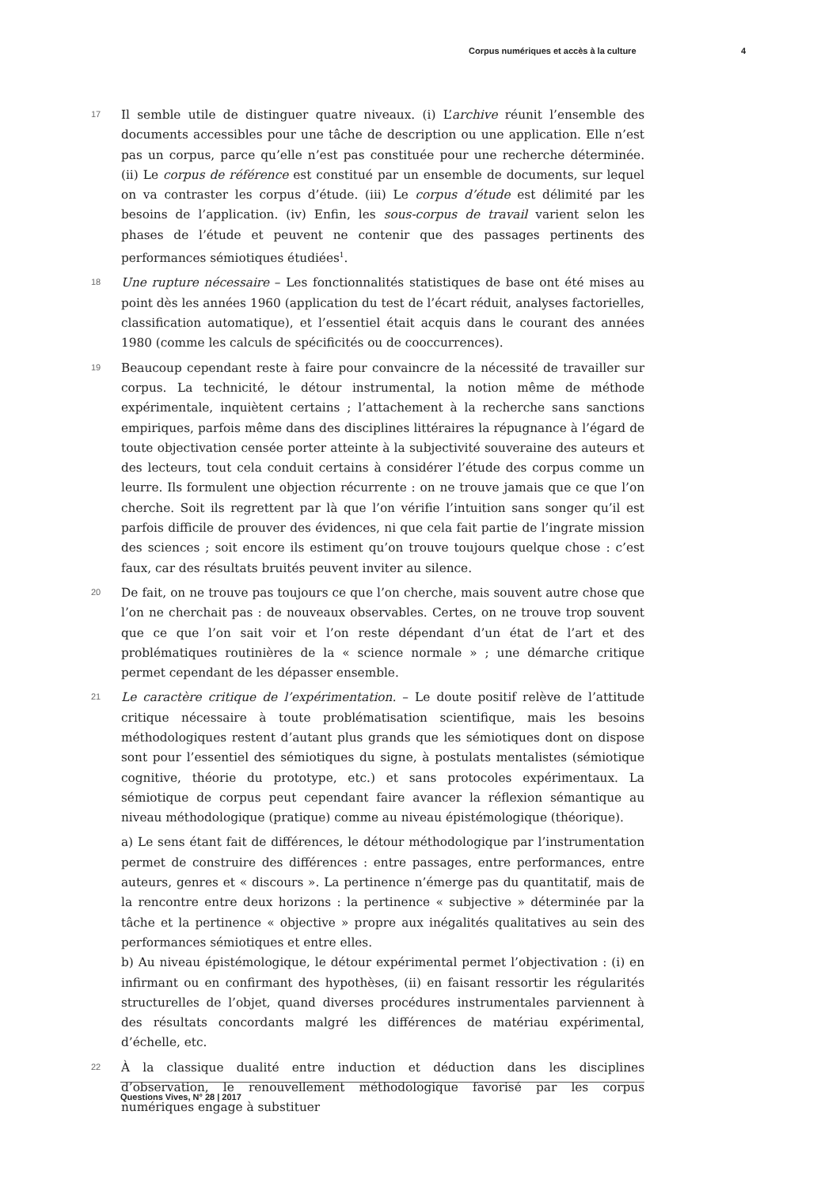Corpus numériques et accès à la culture 4
17
Il semble utile de distinguer quatre niveaux. (i) L’archive réunit l’ensemble des documents accessibles pour une tâche de description ou une application. Elle n’est pas un corpus, parce qu’elle n’est pas constituée pour une recherche déterminée. (ii) Le corpus de référence est constitué par un ensemble de documents, sur lequel on va contraster les corpus d’étude. (iii) Le corpus d’étude est délimité par les besoins de l’application. (iv) Enfin, les sous-corpus de travail varient selon les phases de l’étude et peuvent ne contenir que des passages pertinents des performances sémiotiques étudiées<sup>1</sup>.
18
Une rupture nécessaire – Les fonctionnalités statistiques de base ont été mises au point dès les années 1960 (application du test de l’écart réduit, analyses factorielles, classification automatique), et l’essentiel était acquis dans le courant des années 1980 (comme les calculs de spécificités ou de cooccurrences).
19
Beaucoup cependant reste à faire pour convaincre de la nécessité de travailler sur corpus. La technicité, le détour instrumental, la notion même de méthode expérimentale, inquiètent certains ; l’attachement à la recherche sans sanctions empiriques, parfois même dans des disciplines littéraires la répugnance à l’égard de toute objectivation censée porter atteinte à la subjectivité souveraine des auteurs et des lecteurs, tout cela conduit certains à considérer l’étude des corpus comme un leurre. Ils formulent une objection récurrente : on ne trouve jamais que ce que l’on cherche. Soit ils regrettent par là que l’on vérifie l’intuition sans songer qu’il est parfois difficile de prouver des évidences, ni que cela fait partie de l’ingrate mission des sciences ; soit encore ils estiment qu’on trouve toujours quelque chose : c’est faux, car des résultats bruités peuvent inviter au silence.
20
De fait, on ne trouve pas toujours ce que l’on cherche, mais souvent autre chose que l’on ne cherchait pas : de nouveaux observables. Certes, on ne trouve trop souvent que ce que l’on sait voir et l’on reste dépendant d’un état de l’art et des problématiques routinières de la « science normale » ; une démarche critique permet cependant de les dépasser ensemble.
21
Le caractère critique de l’expérimentation. – Le doute positif relève de l’attitude critique nécessaire à toute problématisation scientifique, mais les besoins méthodologiques restent d’autant plus grands que les sémiotiques dont on dispose sont pour l’essentiel des sémiotiques du signe, à postulats mentalistes (sémiotique cognitive, théorie du prototype, etc.) et sans protocoles expérimentaux. La sémiotique de corpus peut cependant faire avancer la réflexion sémantique au niveau méthodologique (pratique) comme au niveau épistémologique (théorique).
a) Le sens étant fait de différences, le détour méthodologique par l’instrumentation permet de construire des différences : entre passages, entre performances, entre auteurs, genres et « discours ». La pertinence n’émerge pas du quantitatif, mais de la rencontre entre deux horizons : la pertinence « subjective » déterminée par la tâche et la pertinence « objective » propre aux inégalités qualitatives au sein des performances sémiotiques et entre elles.
b) Au niveau épistémologique, le détour expérimental permet l’objectivation : (i) en infirmant ou en confirmant des hypothèses, (ii) en faisant ressortir les régularités structurelles de l’objet, quand diverses procédures instrumentales parviennent à des résultats concordants malgré les différences de matériau expérimental, d’échelle, etc.
22
À la classique dualité entre induction et déduction dans les disciplines d’observation, le renouvellement méthodologique favorisé par les corpus numériques engage à substituer
Questions Vives, N° 28 | 2017